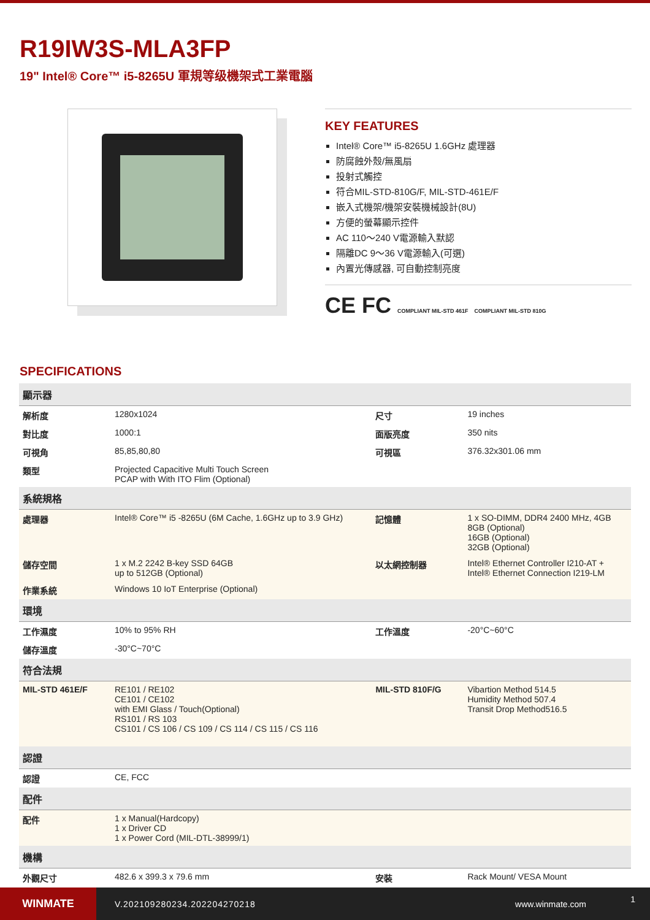R19IW3S-MLA3FP
19" Intel® Core™ i5-8265U 軍規等级機架式工業電腦
KEY FEATURES
Intel® Core™ i5-8265U 1.6GHz 處理器
防腐蝕外殼/無風扇
投射式觸控
符合MIL-STD-810G/F, MIL-STD-461E/F
嵌入式機架/機架安裝機械設計(8U)
方便的螢幕顯示控件
AC 110～240 V電源輸入默認
隔離DC 9～36 V電源輸入(可選)
內置光傳感器, 可自動控制亮度
CE FC COMPLIANT MIL-STD 461F COMPLIANT MIL-STD 810G
SPECIFICATIONS
| 顯示器 | | | |
| --- | --- | --- | --- |
| 解析度 | 1280x1024 | 尺寸 | 19 inches |
| 對比度 | 1000:1 | 面版亮度 | 350 nits |
| 可視角 | 85,85,80,80 | 可視區 | 376.32x301.06 mm |
| 類型 | Projected Capacitive Multi Touch Screen PCAP with With ITO Flim (Optional) | | |
| 系統規格 | | | |
| 處理器 | Intel® Core™ i5 -8265U (6M Cache, 1.6GHz up to 3.9 GHz) | 記憶體 | 1 x SO-DIMM, DDR4 2400 MHz, 4GB 8GB (Optional) 16GB (Optional) 32GB (Optional) |
| 儲存空間 | 1 x M.2 2242 B-key SSD 64GB up to 512GB (Optional) | 以太網控制器 | Intel® Ethernet Controller I210-AT + Intel® Ethernet Connection I219-LM |
| 作業系統 | Windows 10 IoT Enterprise (Optional) | | |
| 環境 | | | |
| 工作濕度 | 10% to 95% RH | 工作溫度 | -20°C~60°C |
| 儲存溫度 | -30°C~70°C | | |
| 符合法規 | | | |
| MIL-STD 461E/F | RE101 / RE102 CE101 / CE102 with EMI Glass / Touch(Optional) RS101 / RS 103 CS101 / CS 106 / CS 109 / CS 114 / CS 115 / CS 116 | MIL-STD 810F/G | Vibartion Method 514.5 Humidity Method 507.4 Transit Drop Method516.5 |
| 認證 | | | |
| 認證 | CE, FCC | | |
| 配件 | | | |
| 配件 | 1 x Manual(Hardcopy) 1 x Driver CD 1 x Power Cord (MIL-DTL-38999/1) | | |
| 機構 | | | |
| 外觀尺寸 | 482.6 x 399.3 x 79.6 mm | 安裝 | Rack Mount/ VESA Mount |
WINMATE
V.202109280234.202204270218 www.winmate.com
1